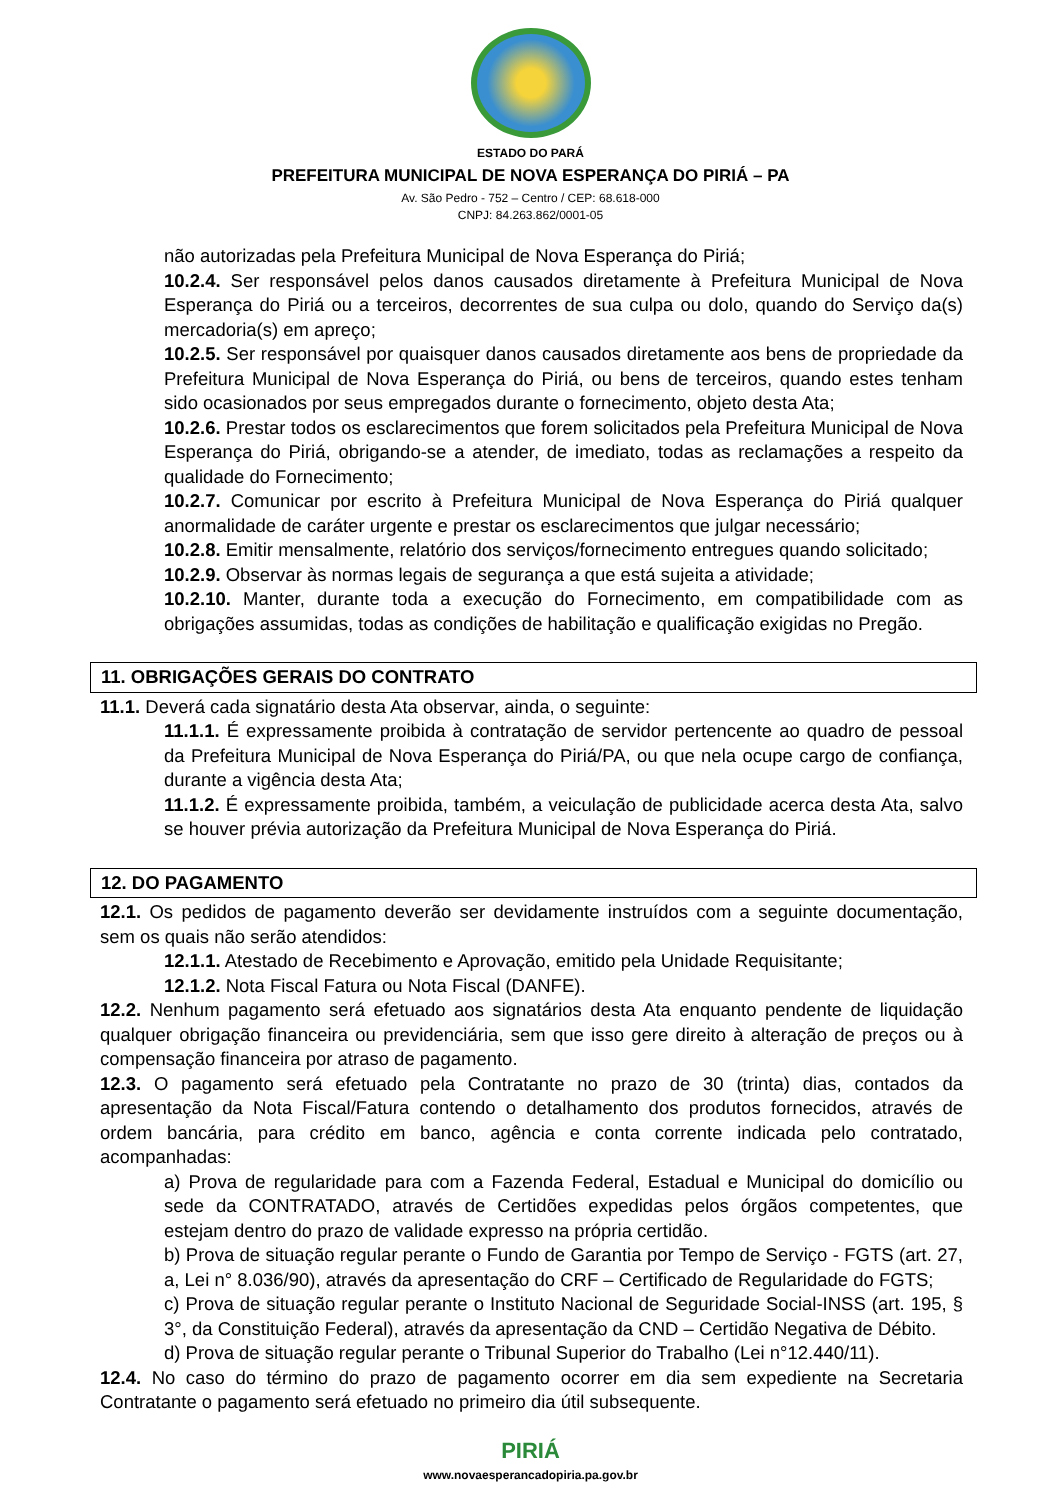ESTADO DO PARÁ
PREFEITURA MUNICIPAL DE NOVA ESPERANÇA DO PIRIÁ – PA
Av. São Pedro - 752 – Centro / CEP: 68.618-000
CNPJ: 84.263.862/0001-05
não autorizadas pela Prefeitura Municipal de Nova Esperança do Piriá;
10.2.4. Ser responsável pelos danos causados diretamente à Prefeitura Municipal de Nova Esperança do Piriá ou a terceiros, decorrentes de sua culpa ou dolo, quando do Serviço da(s) mercadoria(s) em apreço;
10.2.5. Ser responsável por quaisquer danos causados diretamente aos bens de propriedade da Prefeitura Municipal de Nova Esperança do Piriá, ou bens de terceiros, quando estes tenham sido ocasionados por seus empregados durante o fornecimento, objeto desta Ata;
10.2.6. Prestar todos os esclarecimentos que forem solicitados pela Prefeitura Municipal de Nova Esperança do Piriá, obrigando-se a atender, de imediato, todas as reclamações a respeito da qualidade do Fornecimento;
10.2.7. Comunicar por escrito à Prefeitura Municipal de Nova Esperança do Piriá qualquer anormalidade de caráter urgente e prestar os esclarecimentos que julgar necessário;
10.2.8. Emitir mensalmente, relatório dos serviços/fornecimento entregues quando solicitado;
10.2.9. Observar às normas legais de segurança a que está sujeita a atividade;
10.2.10. Manter, durante toda a execução do Fornecimento, em compatibilidade com as obrigações assumidas, todas as condições de habilitação e qualificação exigidas no Pregão.
11. OBRIGAÇÕES GERAIS DO CONTRATO
11.1. Deverá cada signatário desta Ata observar, ainda, o seguinte:
11.1.1. É expressamente proibida à contratação de servidor pertencente ao quadro de pessoal da Prefeitura Municipal de Nova Esperança do Piriá/PA, ou que nela ocupe cargo de confiança, durante a vigência desta Ata;
11.1.2. É expressamente proibida, também, a veiculação de publicidade acerca desta Ata, salvo se houver prévia autorização da Prefeitura Municipal de Nova Esperança do Piriá.
12. DO PAGAMENTO
12.1. Os pedidos de pagamento deverão ser devidamente instruídos com a seguinte documentação, sem os quais não serão atendidos:
12.1.1. Atestado de Recebimento e Aprovação, emitido pela Unidade Requisitante;
12.1.2. Nota Fiscal Fatura ou Nota Fiscal (DANFE).
12.2. Nenhum pagamento será efetuado aos signatários desta Ata enquanto pendente de liquidação qualquer obrigação financeira ou previdenciária, sem que isso gere direito à alteração de preços ou à compensação financeira por atraso de pagamento.
12.3. O pagamento será efetuado pela Contratante no prazo de 30 (trinta) dias, contados da apresentação da Nota Fiscal/Fatura contendo o detalhamento dos produtos fornecidos, através de ordem bancária, para crédito em banco, agência e conta corrente indicada pelo contratado, acompanhadas:
a) Prova de regularidade para com a Fazenda Federal, Estadual e Municipal do domicílio ou sede da CONTRATADO, através de Certidões expedidas pelos órgãos competentes, que estejam dentro do prazo de validade expresso na própria certidão.
b) Prova de situação regular perante o Fundo de Garantia por Tempo de Serviço - FGTS (art. 27, a, Lei n° 8.036/90), através da apresentação do CRF – Certificado de Regularidade do FGTS;
c) Prova de situação regular perante o Instituto Nacional de Seguridade Social-INSS (art. 195, § 3°, da Constituição Federal), através da apresentação da CND – Certidão Negativa de Débito.
d) Prova de situação regular perante o Tribunal Superior do Trabalho (Lei n°12.440/11).
12.4. No caso do término do prazo de pagamento ocorrer em dia sem expediente na Secretaria Contratante o pagamento será efetuado no primeiro dia útil subsequente.
PIRIÁ
www.novaesperancadopiria.pa.gov.br